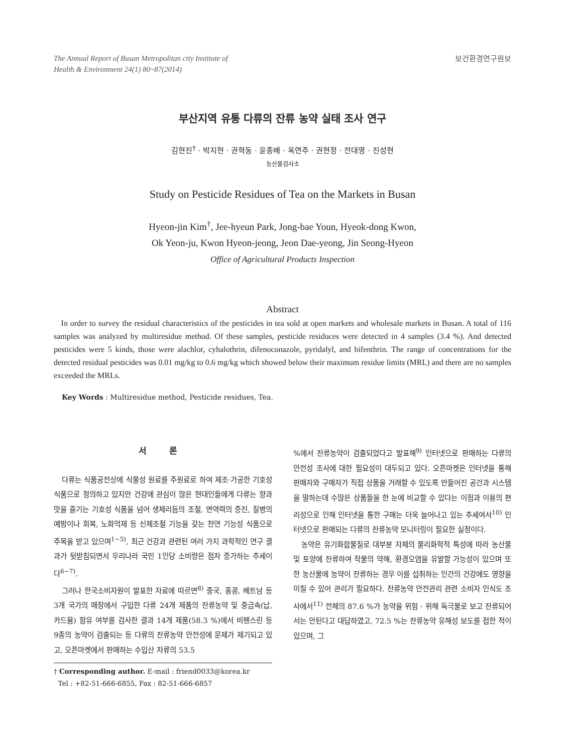The Annual Report of Busan Metropolitan city Institute of
Health & Environment 24(1) 80~87(2014)
보건환경연구원보
부산지역 유통 다류의 잔류 농약 실태 조사 연구
김현진<sup>†</sup> · 박지현 · 권혁동 · 윤종배 · 옥연주 · 권현정 · 전대영 · 진성현
농산물검사소
Study on Pesticide Residues of Tea on the Markets in Busan
Hyeon-jin Kim<sup>†</sup>, Jee-hyeun Park, Jong-bae Youn, Hyeok-dong Kwon,
Ok Yeon-ju, Kwon Hyeon-jeong, Jeon Dae-yeong, Jin Seong-Hyeon
Office of Agricultural Products Inspection
Abstract
In order to survey the residual characteristics of the pesticides in tea sold at open markets and wholesale markets in Busan. A total of 116 samples was analyzed by multiresidue method. Of these samples, pesticide residuces were detected in 4 samples (3.4 %). And detected pesticides were 5 kinds, those were alachlor, cyhalothrin, difenoconazole, pyridalyl, and bifenthrin. The range of concentrations for the detected residual pesticides was 0.01 mg/kg to 0.6 mg/kg which showed below their maximum residue limits (MRL) and there are no samples exceeded the MRLs.
Key Words : Multiresidue method, Pesticide residues, Tea.
서 론
다류는 식품공전상에 식물성 원료를 주원료로 하여 제조·가공한 기호성 식품으로 정의하고 있지만 건강에 관심이 많은 현대인들에게 다류는 향과 맛을 즐기는 기호성 식품을 넘어 생체리듬의 조절, 면역력의 증진, 질병의 예방이나 회복, 노화억제 등 신체조절 기능을 갖는 천연 기능성 식품으로 주목을 받고 있으며<sup>1−5)</sup>, 최근 건강과 관련된 여러 가지 과학적인 연구 결과가 뒷받침되면서 우리나라 국민 1인당 소비량은 점차 증가하는 추세이다<sup>6−7)</sup>.
그러나 한국소비자원이 발표한 자료에 따르면<sup>8)</sup> 중국, 홍콩, 베트남 등 3개 국가의 매장에서 구입한 다류 24개 제품의 잔류농약 및 중금속(납, 카드뮴) 함유 여부를 검사한 결과 14개 제품(58.3 %)에서 비펜스린 등 9종의 농약이 검출되는 등 다류의 잔류농약 안전성에 문제가 제기되고 있고, 오픈마켓에서 판매하는 수입산 차류의 53.5
† Corresponding author. E-mail : friend0033@korea.kr
Tel : +82-51-666-6855, Fax : 82-51-666-6857
%에서 잔류농약이 검출되었다고 발표해<sup>9)</sup> 인터넷으로 판매하는 다류의 안전성 조사에 대한 필요성이 대두되고 있다. 오픈마켓은 인터넷을 통해 판매자와 구매자가 직접 상품을 거래할 수 있도록 만들어진 공간과 시스템을 말하는데 수많은 상품들을 한 눈에 비교할 수 있다는 이점과 이용의 편리성으로 인해 인터넷을 통한 구매는 더욱 늘어나고 있는 추세여서<sup>10)</sup> 인터넷으로 판매되는 다류의 잔류농약 모니터링이 필요한 실정이다.
농약은 유기화합물질로 대부분 자체의 물리화학적 특성에 따라 농산물 및 토양에 잔류하여 작물의 약해, 환경오염을 유발할 가능성이 있으며 또한 농산물에 농약이 잔류하는 경우 이를 섭취하는 인간의 건강에도 영향을 미칠 수 있어 관리가 필요하다. 잔류농약 안전관리 관련 소비자 인식도 조사에서<sup>11)</sup> 전체의 87.6 %가 농약을 위험 · 위해 독극물로 보고 잔류되어서는 안된다고 대답하였고, 72.5 %는 잔류농약 유해성 보도를 접한 적이 있으며, 그